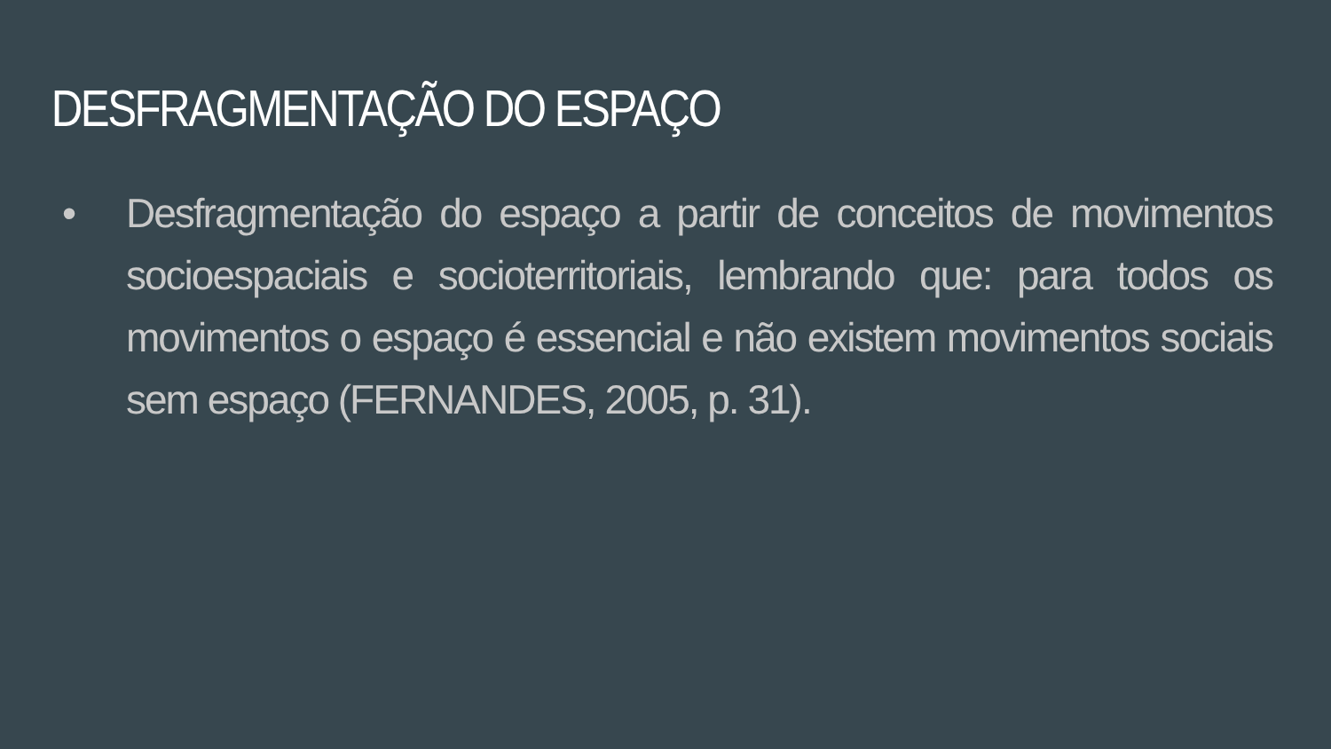DESFRAGMENTAÇÃO DO ESPAÇO
• Desfragmentação do espaço a partir de conceitos de movimentos socioespaciais e socioterritoriais, lembrando que: para todos os movimentos o espaço é essencial e não existem movimentos sociais sem espaço (FERNANDES, 2005, p. 31).